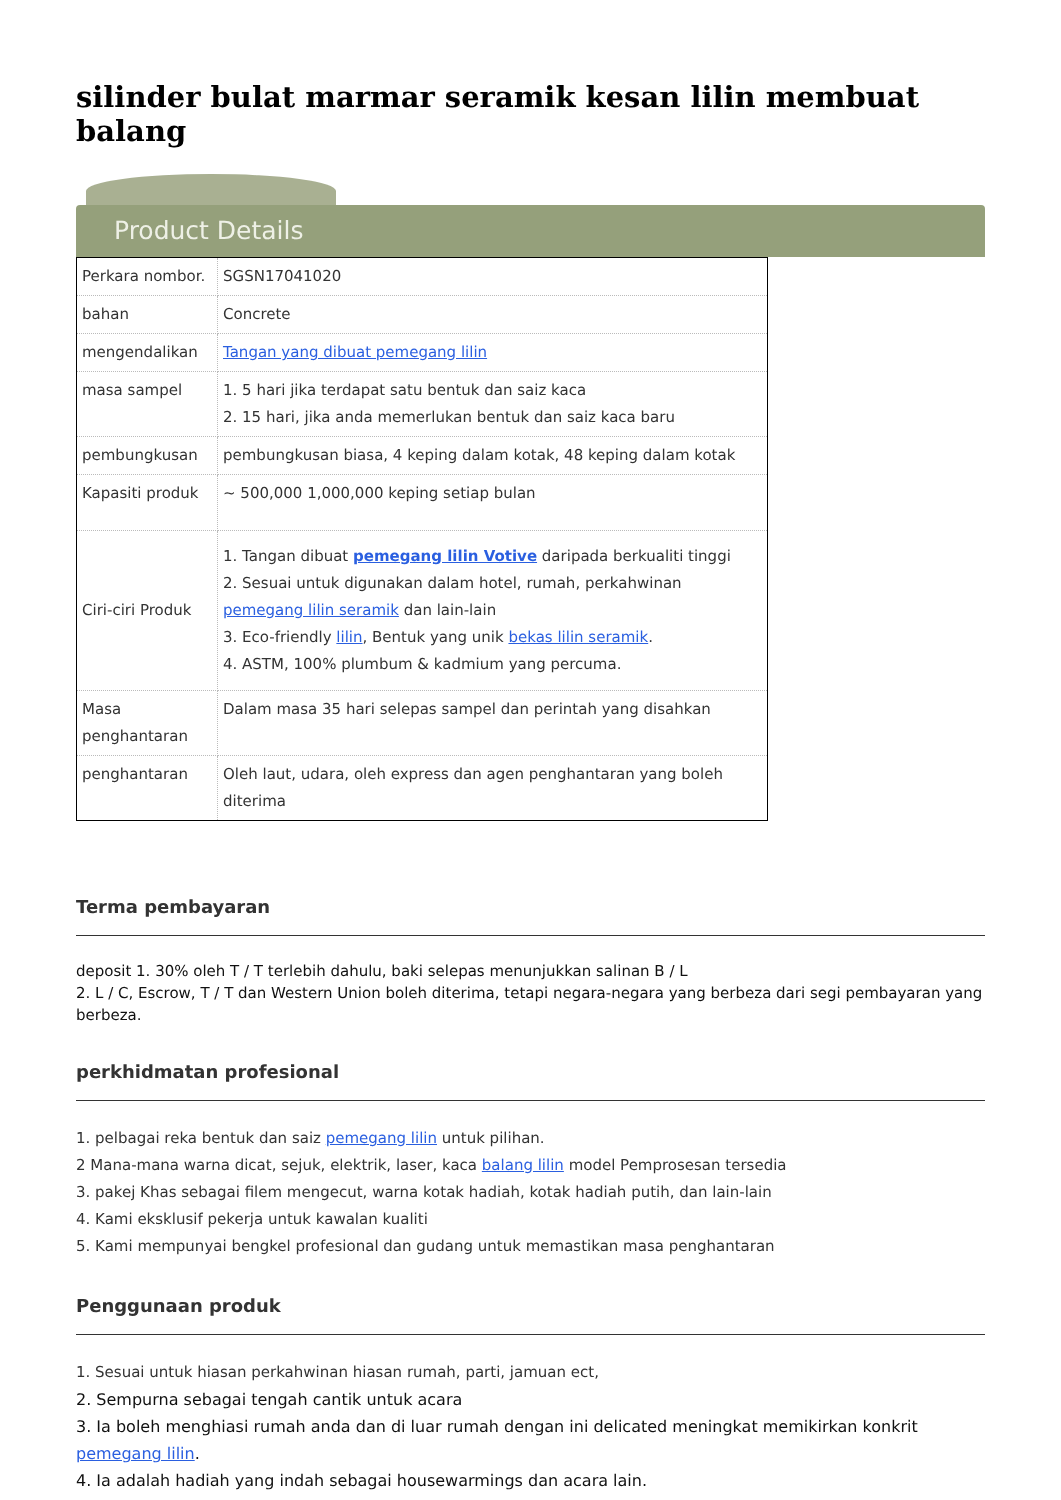silinder bulat marmar seramik kesan lilin membuat balang
Product Details
| Perkara nombor. | SGSN17041020 |
| bahan | Concrete |
| mengendalikan | Tangan yang dibuat pemegang lilin |
| masa sampel | 1. 5 hari jika terdapat satu bentuk dan saiz kaca 2. 15 hari, jika anda memerlukan bentuk dan saiz kaca baru |
| pembungkusan | pembungkusan biasa, 4 keping dalam kotak, 48 keping dalam kotak |
| Kapasiti produk | ~ 500,000 1,000,000 keping setiap bulan |
| Ciri-ciri Produk | 1. Tangan dibuat pemegang lilin Votive daripada berkualiti tinggi 2. Sesuai untuk digunakan dalam hotel, rumah, perkahwinan pemegang lilin seramik dan lain-lain 3. Eco-friendly lilin , Bentuk yang unik bekas lilin seramik . 4. ASTM, 100% plumbum & kadmium yang percuma. |
| Masa penghantaran | Dalam masa 35 hari selepas sampel dan perintah yang disahkan |
| penghantaran | Oleh laut, udara, oleh express dan agen penghantaran yang boleh diterima |
Terma pembayaran
deposit 1. 30% oleh T / T terlebih dahulu, baki selepas menunjukkan salinan B / L
2. L / C, Escrow, T / T dan Western Union boleh diterima, tetapi negara-negara yang berbeza dari segi pembayaran yang berbeza.
perkhidmatan profesional
1. pelbagai reka bentuk dan saiz pemegang lilin untuk pilihan.
2 Mana-mana warna dicat, sejuk, elektrik, laser, kaca balang lilin model Pemprosesan tersedia
3. pakej Khas sebagai filem mengecut, warna kotak hadiah, kotak hadiah putih, dan lain-lain
4. Kami eksklusif pekerja untuk kawalan kualiti
5. Kami mempunyai bengkel profesional dan gudang untuk memastikan masa penghantaran
Penggunaan produk
1. Sesuai untuk hiasan perkahwinan hiasan rumah, parti, jamuan ect,
2. Sempurna sebagai tengah cantik untuk acara
3. Ia boleh menghiasi rumah anda dan di luar rumah dengan ini delicated meningkat memikirkan konkrit pemegang lilin.
4. Ia adalah hadiah yang indah sebagai housewarmings dan acara lain.